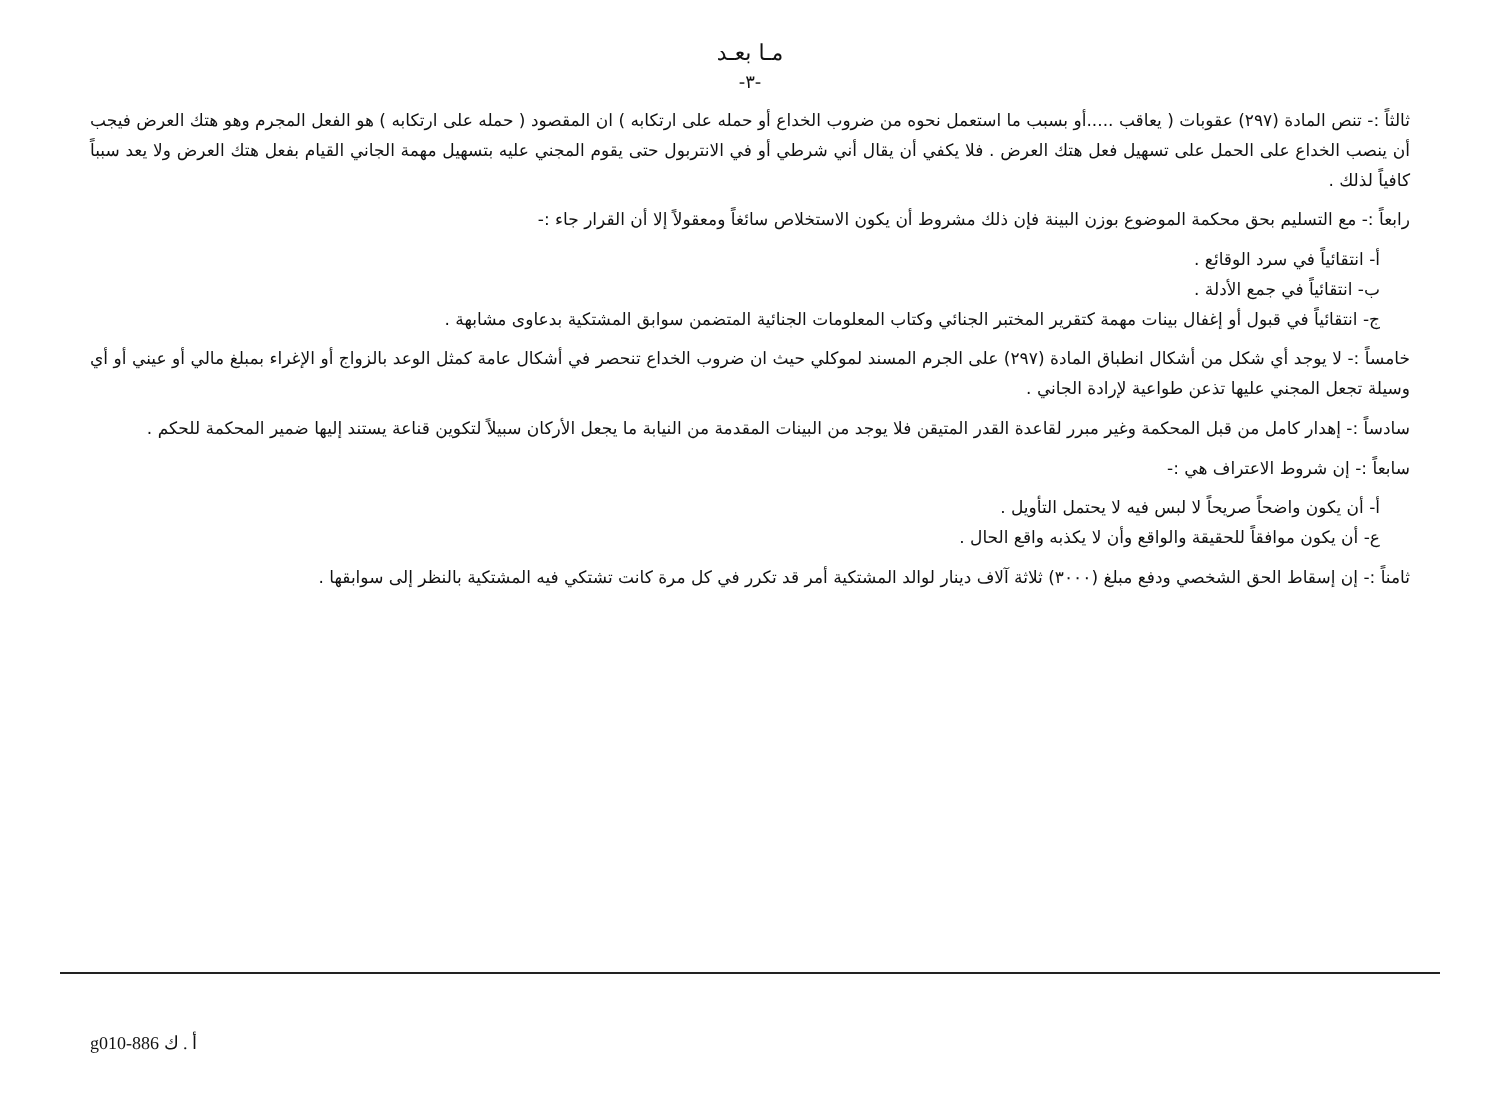مـا بعـد
-٣-
ثالثاً :- تنص المادة (٢٩٧) عقوبات ( يعاقب .....أو بسبب ما استعمل نحوه من ضروب الخداع أو حمله على ارتكابه ) ان المقصود ( حمله على ارتكابه ) هو الفعل المجرم وهو هتك العرض فيجب أن ينصب الخداع على الحمل على تسهيل فعل هتك العرض . فلا يكفي أن يقال أني شرطي أو في الانتربول حتى يقوم المجني عليه بتسهيل مهمة الجاني القيام بفعل هتك العرض ولا يعد سبباً كافياً لذلك .
رابعاً :- مع التسليم بحق محكمة الموضوع بوزن البينة فإن ذلك مشروط أن يكون الاستخلاص سائغاً ومعقولاً إلا أن القرار جاء :-
أ- انتقائياً في سرد الوقائع .
ب- انتقائياً في جمع الأدلة .
ج- انتقائياً في قبول أو إغفال بينات مهمة كتقرير المختبر الجنائي وكتاب المعلومات الجنائية المتضمن سوابق المشتكية بدعاوى مشابهة .
خامساً :- لا يوجد أي شكل من أشكال انطباق المادة (٢٩٧) على الجرم المسند لموكلي حيث ان ضروب الخداع تنحصر في أشكال عامة كمثل الوعد بالزواج أو الإغراء بمبلغ مالي أو عيني أو أي وسيلة تجعل المجني عليها تذعن طواعية لإرادة الجاني .
سادساً :- إهدار كامل من قبل المحكمة وغير مبرر لقاعدة القدر المتيقن فلا يوجد من البينات المقدمة من النيابة ما يجعل الأركان سبيلاً لتكوين قناعة يستند إليها ضمير المحكمة للحكم .
سابعاً :- إن شروط الاعتراف هي :-
أ- أن يكون واضحاً صريحاً لا لبس فيه لا يحتمل التأويل .
ع- أن يكون موافقاً للحقيقة والواقع وأن لا يكذبه واقع الحال .
ثامناً :- إن إسقاط الحق الشخصي ودفع مبلغ (٣٠٠٠) ثلاثة آلاف دينار لوالد المشتكية أمر قد تكرر في كل مرة كانت تشتكي فيه المشتكية بالنظر إلى سوابقها .
g010-886 أ . ك